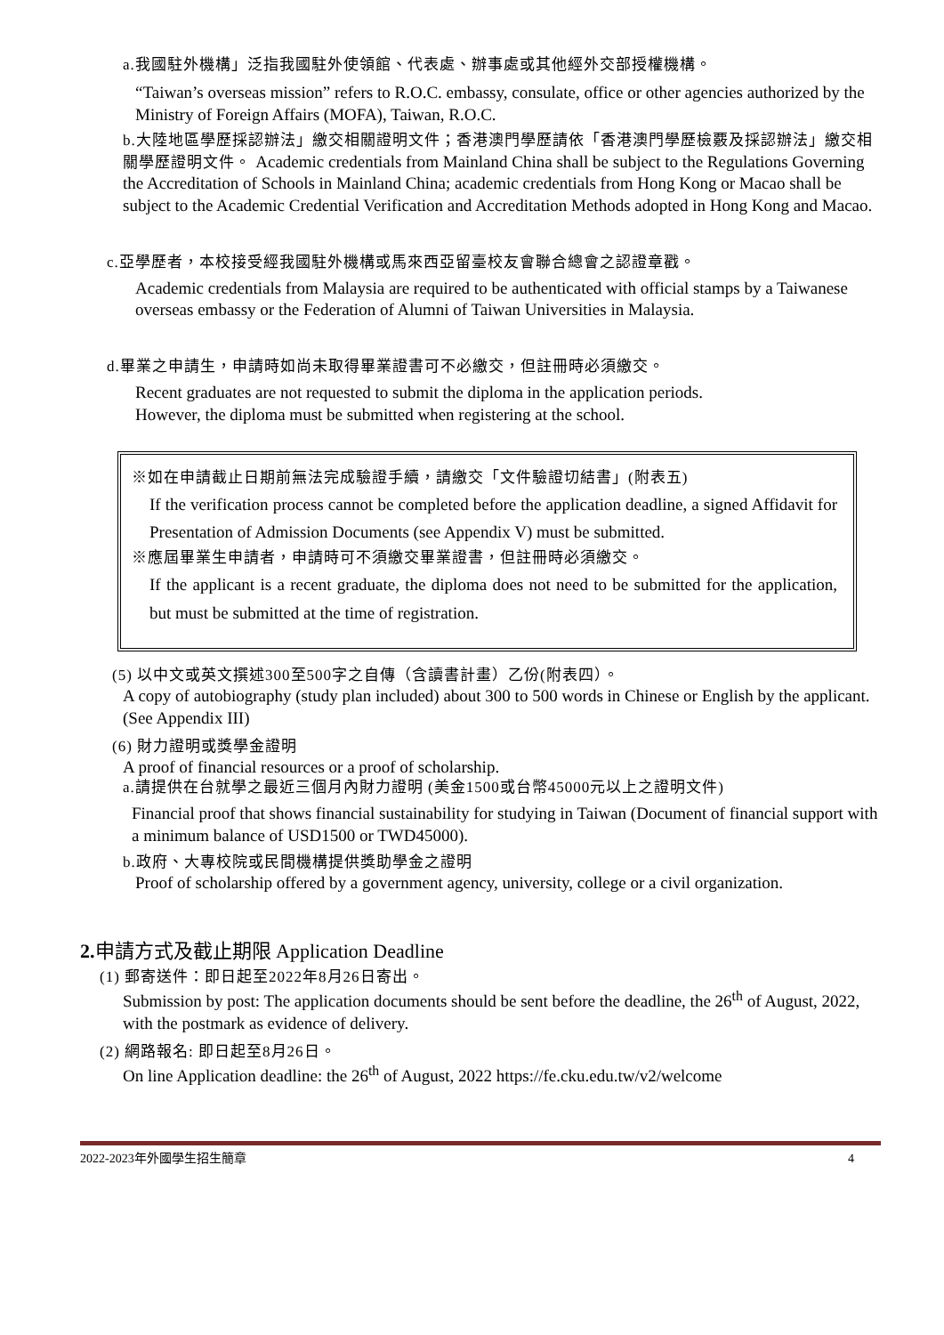a.我國駐外機構」泛指我國駐外使領館、代表處、辦事處或其他經外交部授權機構。
“Taiwan’s overseas mission” refers to R.O.C. embassy, consulate, office or other agencies authorized by the Ministry of Foreign Affairs (MOFA), Taiwan, R.O.C.
b.大陸地區學歷採認辦法」繳交相關證明文件；香港澳門學歷請依「香港澳門學歷檢覈及採認辦法」繳交相關學歷證明文件。 Academic credentials from Mainland China shall be subject to the Regulations Governing the Accreditation of Schools in Mainland China; academic credentials from Hong Kong or Macao shall be subject to the Academic Credential Verification and Accreditation Methods adopted in Hong Kong and Macao.
c.亞學歷者，本校接受經我國駐外機構或馬來西亞留臺校友會聯合總會之認證章戳。
Academic credentials from Malaysia are required to be authenticated with official stamps by a Taiwanese overseas embassy or the Federation of Alumni of Taiwan Universities in Malaysia.
d.畢業之申請生，申請時如尚未取得畢業證書可不必繳交，但註冊時必須繳交。
Recent graduates are not requested to submit the diploma in the application periods.
However, the diploma must be submitted when registering at the school.
※如在申請截止日期前無法完成驗證手續，請繳交「文件驗證切結書」(附表五)
If the verification process cannot be completed before the application deadline, a signed Affidavit for Presentation of Admission Documents (see Appendix V) must be submitted.
※應屆畢業生申請者，申請時可不須繳交畢業證書，但註冊時必須繳交。
If the applicant is a recent graduate, the diploma does not need to be submitted for the application, but must be submitted at the time of registration.
(5) 以中文或英文撰述300至500字之自傳（含讀書計畫）乙份(附表四）。
A copy of autobiography (study plan included) about 300 to 500 words in Chinese or English by the applicant. (See Appendix III)
(6) 財力證明或獎學金證明
A proof of financial resources or a proof of scholarship.
a.請提供在台就學之最近三個月內財力證明 (美金1500或台幣45000元以上之證明文件)
Financial proof that shows financial sustainability for studying in Taiwan (Document of financial support with a minimum balance of USD1500 or TWD45000).
b.政府、大專校院或民間機構提供獎助學金之證明
Proof of scholarship offered by a government agency, university, college or a civil organization.
2. 申請方式及截止期限 Application Deadline
(1) 郵寄送件：即日起至2022年8月26日寄出。
Submission by post: The application documents should be sent before the deadline, the 26<sup>th</sup> of August, 2022, with the postmark as evidence of delivery.
(2) 網路報名: 即日起至8月26日。
On line Application deadline: the 26<sup>th</sup> of August, 2022 https://fe.cku.edu.tw/v2/welcome
2022-2023年外國學生招生簡章 4